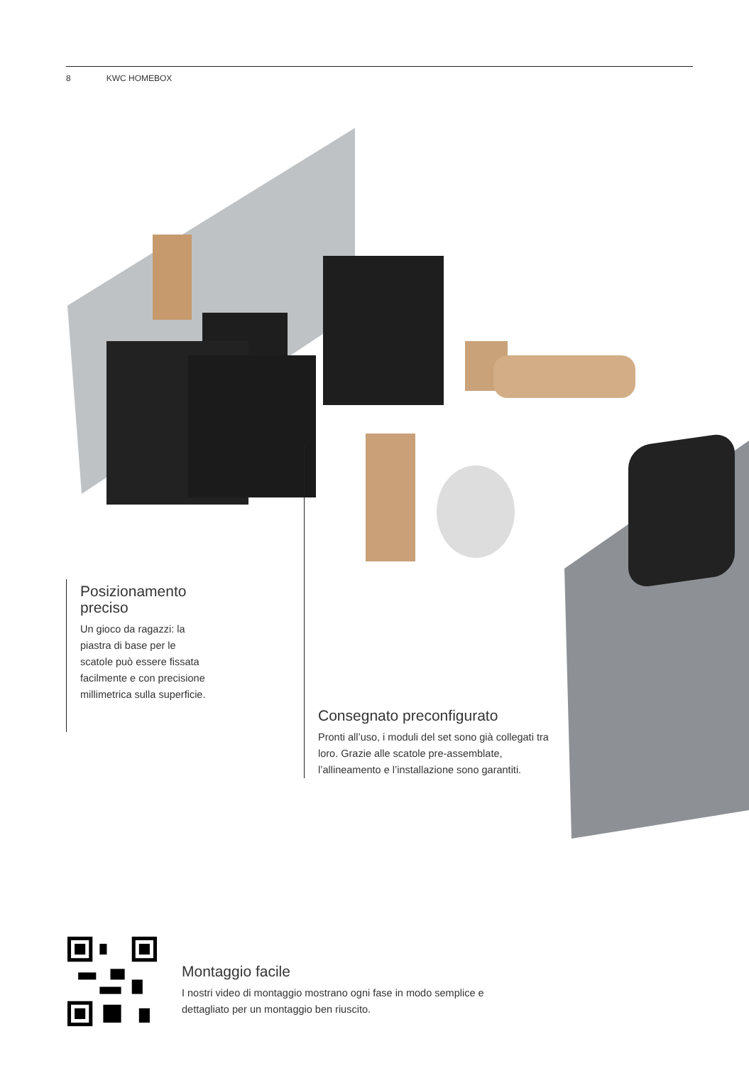8 KWC HOMEBOX
Posizionamento preciso
Un gioco da ragazzi: la piastra di base per le scatole può essere fissata facilmente e con precisione millimetrica sulla superficie.
Consegnato preconfigurato
Pronti all’uso, i moduli del set sono già collegati tra loro. Grazie alle scatole pre-assemblate, l’allineamento e l’installazione sono garantiti.
Montaggio facile
I nostri video di montaggio mostrano ogni fase in modo semplice e dettagliato per un montaggio ben riuscito.